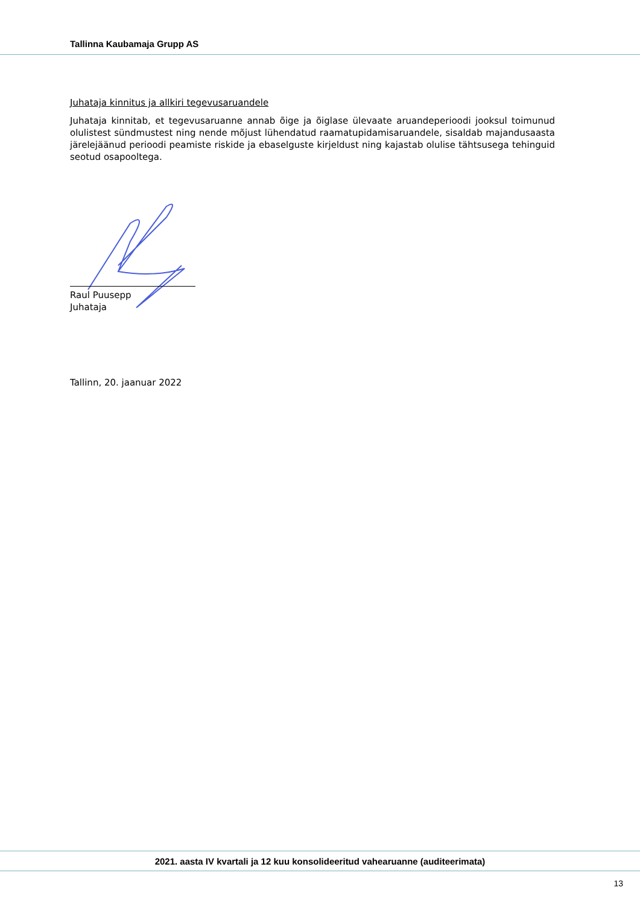Tallinna Kaubamaja Grupp AS
Juhataja kinnitus ja allkiri tegevusaruandele
Juhataja kinnitab, et tegevusaruanne annab õige ja õiglase ülevaate aruandeperioodi jooksul toimunud olulistest sündmustest ning nende mõjust lühendatud raamatupidamisaruandele, sisaldab majandusaasta järelejäänud perioodi peamiste riskide ja ebaselguste kirjeldust ning kajastab olulise tähtsusega tehinguid seotud osapooltega.
Raul Puusepp
Juhataja
Tallinn, 20. jaanuar 2022
2021. aasta IV kvartali ja 12 kuu konsolideeritud vahearuanne (auditeerimata)
13